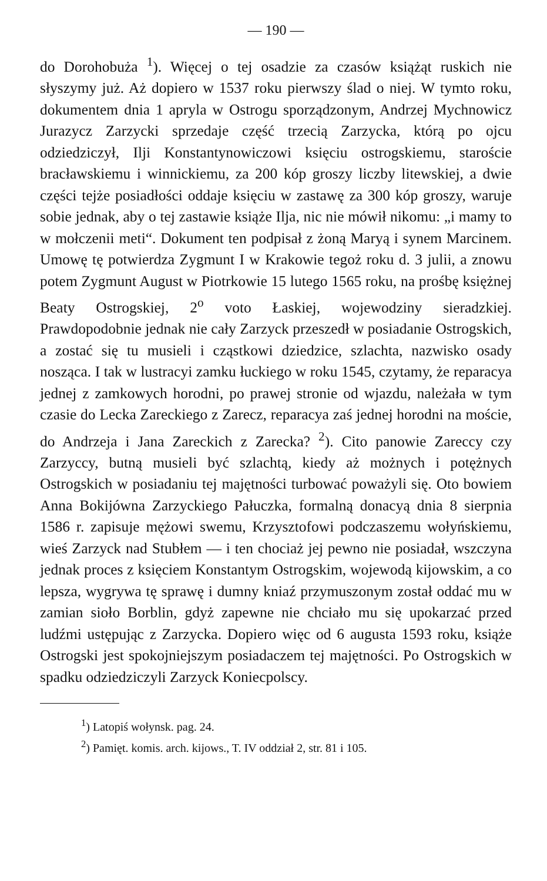— 190 —
do Dorohobuża <sup>1</sup>). Więcej o tej osadzie za czasów książąt ruskich nie słyszymy już. Aż dopiero w 1537 roku pierwszy ślad o niej. W tymto roku, dokumentem dnia 1 apryla w Ostrogu sporządzonym, Andrzej Mychnowicz Jurazycz Zarzycki sprzedaje część trzecią Zarzycka, którą po ojcu odziedziczył, Ilji Konstantynowiczowi księciu ostrogskiemu, staroście bracławskiemu i winnickiemu, za 200 kóp groszy liczby litewskiej, a dwie części tejże posiadłości oddaje księciu w zastawę za 300 kóp groszy, waruje sobie jednak, aby o tej zastawie książe Ilja, nic nie mówił nikomu: „i mamy to w mołczenii meti“. Dokument ten podpisał z żoną Maryą i synem Marcinem. Umowę tę potwierdza Zygmunt I w Krakowie tegoż roku d. 3 julii, a znowu potem Zygmunt August w Piotrkowie 15 lutego 1565 roku, na prośbę księżnej Beaty Ostrogskiej, 2<sup>o</sup> voto Łaskiej, wojewodziny sieradzkiej. Prawdopodobnie jednak nie cały Zarzyck przeszedł w posiadanie Ostrogskich, a zostać się tu musieli i cząstkowi dziedzice, szlachta, nazwisko osady nosząca. I tak w lustracyi zamku łuckiego w roku 1545, czytamy, że reparacya jednej z zamkowych horodni, po prawej stronie od wjazdu, należała w tym czasie do Lecka Zareckiego z Zarecz, reparacya zaś jednej horodni na moście, do Andrzeja i Jana Zareckich z Zarecka? <sup>2</sup>). Cito panowie Zareccy czy Zarzyccy, butną musieli być szlachtą, kiedy aż możnych i potężnych Ostrogskich w posiadaniu tej majętności turbować poważyli się. Oto bowiem Anna Bokijówna Zarzyckiego Pałuczka, formalną donacyą dnia 8 sierpnia 1586 r. zapisuje mężowi swemu, Krzysztofowi podczaszemu wołyńskiemu, wieś Zarzyck nad Stubłem — i ten chociaż jej pewno nie posiadał, wszczyna jednak proces z księciem Konstantym Ostrogskim, wojewodą kijowskim, a co lepsza, wygrywa tę sprawę i dumny kniaź przymuszonym został oddać mu w zamian sioło Borblin, gdyż zapewne nie chciało mu się upokarzać przed ludźmi ustępując z Zarzycka. Dopiero więc od 6 augusta 1593 roku, książe Ostrogski jest spokojniejszym posiadaczem tej majętności. Po Ostrogskich w spadku odziedziczyli Zarzyck Koniecpolscy.
<sup>1</sup>) Latopiś wołynsk. pag. 24.
<sup>2</sup>) Pamięt. komis. arch. kijows., T. IV oddział 2, str. 81 i 105.